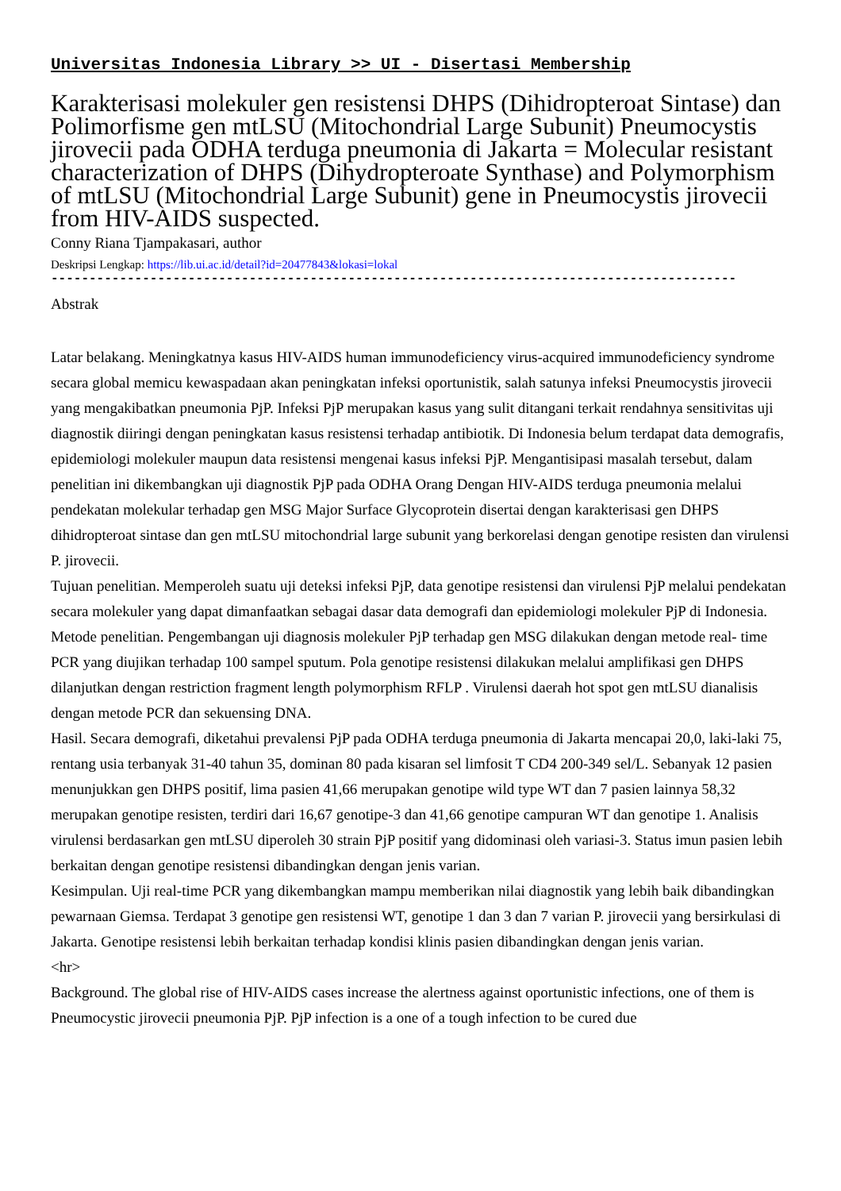Universitas Indonesia Library >> UI - Disertasi Membership
Karakterisasi molekuler gen resistensi DHPS (Dihidropteroat Sintase) dan Polimorfisme gen mtLSU (Mitochondrial Large Subunit) Pneumocystis jirovecii pada ODHA terduga pneumonia di Jakarta = Molecular resistant characterization of DHPS (Dihydropteroate Synthase) and Polymorphism of mtLSU (Mitochondrial Large Subunit) gene in Pneumocystis jirovecii from HIV-AIDS suspected.
Conny Riana Tjampakasari, author
Deskripsi Lengkap: https://lib.ui.ac.id/detail?id=20477843&lokasi=lokal
------------------------------------------------------------------------------------------
Abstrak
Latar belakang. Meningkatnya kasus HIV-AIDS human immunodeficiency virus-acquired immunodeficiency syndrome secara global memicu kewaspadaan akan peningkatan infeksi oportunistik, salah satunya infeksi Pneumocystis jirovecii yang mengakibatkan pneumonia PjP. Infeksi PjP merupakan kasus yang sulit ditangani terkait rendahnya sensitivitas uji diagnostik diiringi dengan peningkatan kasus resistensi terhadap antibiotik. Di Indonesia belum terdapat data demografis, epidemiologi molekuler maupun data resistensi mengenai kasus infeksi PjP. Mengantisipasi masalah tersebut, dalam penelitian ini dikembangkan uji diagnostik PjP pada ODHA Orang Dengan HIV-AIDS terduga pneumonia melalui pendekatan molekular terhadap gen MSG Major Surface Glycoprotein disertai dengan karakterisasi gen DHPS dihidropteroat sintase dan gen mtLSU mitochondrial large subunit yang berkorelasi dengan genotipe resisten dan virulensi P. jirovecii.
Tujuan penelitian. Memperoleh suatu uji deteksi infeksi PjP, data genotipe resistensi dan virulensi PjP melalui pendekatan secara molekuler yang dapat dimanfaatkan sebagai dasar data demografi dan epidemiologi molekuler PjP di Indonesia.
Metode penelitian. Pengembangan uji diagnosis molekuler PjP terhadap gen MSG dilakukan dengan metode real- time PCR yang diujikan terhadap 100 sampel sputum. Pola genotipe resistensi dilakukan melalui amplifikasi gen DHPS dilanjutkan dengan restriction fragment length polymorphism RFLP . Virulensi daerah hot spot gen mtLSU dianalisis dengan metode PCR dan sekuensing DNA.
Hasil. Secara demografi, diketahui prevalensi PjP pada ODHA terduga pneumonia di Jakarta mencapai 20,0, laki-laki 75, rentang usia terbanyak 31-40 tahun 35, dominan 80 pada kisaran sel limfosit T CD4 200-349 sel/L. Sebanyak 12 pasien menunjukkan gen DHPS positif, lima pasien 41,66 merupakan genotipe wild type WT dan 7 pasien lainnya 58,32 merupakan genotipe resisten, terdiri dari 16,67 genotipe-3 dan 41,66 genotipe campuran WT dan genotipe 1. Analisis virulensi berdasarkan gen mtLSU diperoleh 30 strain PjP positif yang didominasi oleh variasi-3. Status imun pasien lebih berkaitan dengan genotipe resistensi dibandingkan dengan jenis varian.
Kesimpulan. Uji real-time PCR yang dikembangkan mampu memberikan nilai diagnostik yang lebih baik dibandingkan pewarnaan Giemsa. Terdapat 3 genotipe gen resistensi WT, genotipe 1 dan 3 dan 7 varian P. jirovecii yang bersirkulasi di Jakarta. Genotipe resistensi lebih berkaitan terhadap kondisi klinis pasien dibandingkan dengan jenis varian.
<hr>
Background. The global rise of HIV-AIDS cases increase the alertness against oportunistic infections, one of them is Pneumocystic jirovecii pneumonia PjP. PjP infection is a one of a tough infection to be cured due